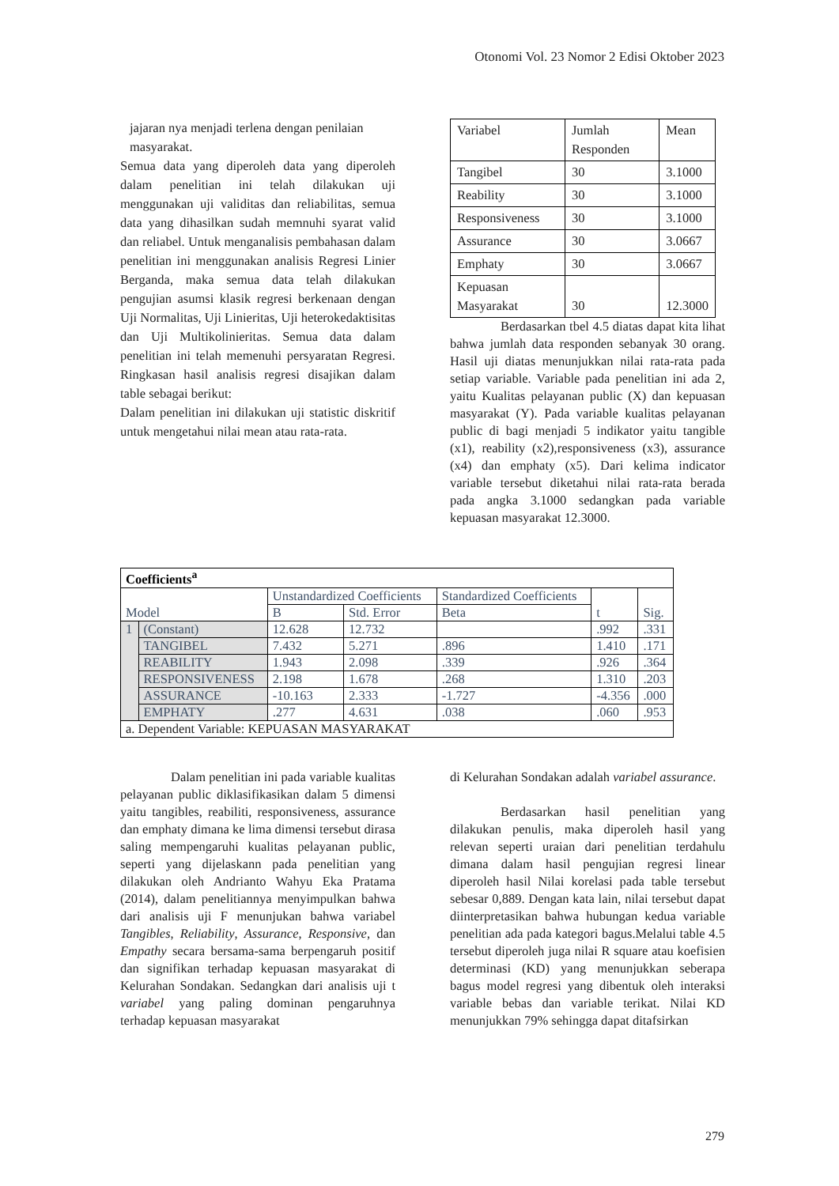Otonomi Vol. 23 Nomor 2 Edisi Oktober 2023
jajaran nya menjadi terlena dengan penilaian masyarakat.
Semua data yang diperoleh data yang diperoleh dalam penelitian ini telah dilakukan uji menggunakan uji validitas dan reliabilitas, semua data yang dihasilkan sudah memnuhi syarat valid dan reliabel. Untuk menganalisis pembahasan dalam penelitian ini menggunakan analisis Regresi Linier Berganda, maka semua data telah dilakukan pengujian asumsi klasik regresi berkenaan dengan Uji Normalitas, Uji Linieritas, Uji heterokedaktisitas dan Uji Multikolinieritas. Semua data dalam penelitian ini telah memenuhi persyaratan Regresi. Ringkasan hasil analisis regresi disajikan dalam table sebagai berikut:
Dalam penelitian ini dilakukan uji statistic diskritif untuk mengetahui nilai mean atau rata-rata.
| Variabel | Jumlah Responden | Mean |
| Tangibel | 30 | 3.1000 |
| Reability | 30 | 3.1000 |
| Responsiveness | 30 | 3.1000 |
| Assurance | 30 | 3.0667 |
| Emphaty | 30 | 3.0667 |
| Kepuasan Masyarakat | 30 | 12.3000 |
Berdasarkan tbel 4.5 diatas dapat kita lihat bahwa jumlah data responden sebanyak 30 orang. Hasil uji diatas menunjukkan nilai rata-rata pada setiap variable. Variable pada penelitian ini ada 2, yaitu Kualitas pelayanan public (X) dan kepuasan masyarakat (Y). Pada variable kualitas pelayanan public di bagi menjadi 5 indikator yaitu tangible (x1), reability (x2),responsiveness (x3), assurance (x4) dan emphaty (x5). Dari kelima indicator variable tersebut diketahui nilai rata-rata berada pada angka 3.1000 sedangkan pada variable kepuasan masyarakat 12.3000.
| Coefficients<sup>a</sup> | | | | | | |
| --- | --- | --- | --- | --- | --- | --- |
| Model | | Unstandardized Coefficients | | Standardized Coefficients | t | Sig. |
| | | B | Std. Error | Beta | | |
| 1 | (Constant) | 12.628 | 12.732 | | .992 | .331 |
| | TANGIBEL | 7.432 | 5.271 | .896 | 1.410 | .171 |
| | REABILITY | 1.943 | 2.098 | .339 | .926 | .364 |
| | RESPONSIVENESS | 2.198 | 1.678 | .268 | 1.310 | .203 |
| | ASSURANCE | -10.163 | 2.333 | -1.727 | -4.356 | .000 |
| | EMPHATY | .277 | 4.631 | .038 | .060 | .953 |
| a. Dependent Variable: KEPUASAN MASYARAKAT | | | | | | |
Dalam penelitian ini pada variable kualitas pelayanan public diklasifikasikan dalam 5 dimensi yaitu tangibles, reabiliti, responsiveness, assurance dan emphaty dimana ke lima dimensi tersebut dirasa saling mempengaruhi kualitas pelayanan public, seperti yang dijelaskann pada penelitian yang dilakukan oleh Andrianto Wahyu Eka Pratama (2014), dalam penelitiannya menyimpulkan bahwa dari analisis uji F menunjukan bahwa variabel Tangibles, Reliability, Assurance, Responsive, dan Empathy secara bersama-sama berpengaruh positif dan signifikan terhadap kepuasan masyarakat di Kelurahan Sondakan. Sedangkan dari analisis uji t variabel yang paling dominan pengaruhnya terhadap kepuasan masyarakat
di Kelurahan Sondakan adalah variabel assurance.
Berdasarkan hasil penelitian yang dilakukan penulis, maka diperoleh hasil yang relevan seperti uraian dari penelitian terdahulu dimana dalam hasil pengujian regresi linear diperoleh hasil Nilai korelasi pada table tersebut sebesar 0,889. Dengan kata lain, nilai tersebut dapat diinterpretasikan bahwa hubungan kedua variable penelitian ada pada kategori bagus.Melalui table 4.5 tersebut diperoleh juga nilai R square atau koefisien determinasi (KD) yang menunjukkan seberapa bagus model regresi yang dibentuk oleh interaksi variable bebas dan variable terikat. Nilai KD menunjukkan 79% sehingga dapat ditafsirkan
279